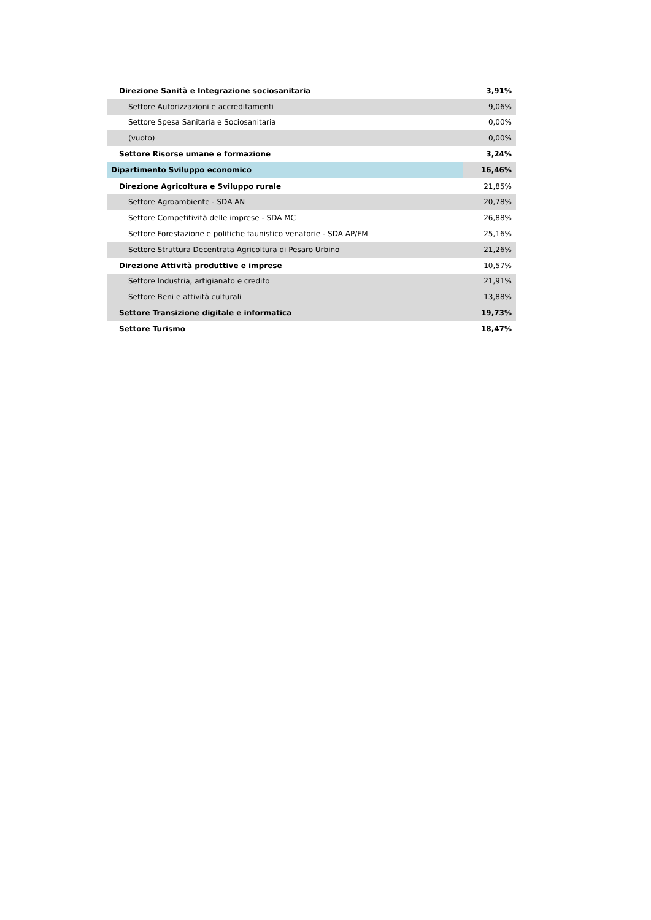| Direzione Sanità e Integrazione sociosanitaria | 3,91% |
| Settore Autorizzazioni e accreditamenti | 9,06% |
| Settore Spesa Sanitaria e Sociosanitaria | 0,00% |
| (vuoto) | 0,00% |
| Settore Risorse umane e formazione | 3,24% |
| Dipartimento Sviluppo economico | 16,46% |
| Direzione Agricoltura e Sviluppo rurale | 21,85% |
| Settore Agroambiente - SDA AN | 20,78% |
| Settore Competitività delle imprese - SDA MC | 26,88% |
| Settore Forestazione e politiche faunistico venatorie - SDA AP/FM | 25,16% |
| Settore Struttura Decentrata Agricoltura di Pesaro Urbino | 21,26% |
| Direzione Attività produttive e imprese | 10,57% |
| Settore Industria, artigianato e credito | 21,91% |
| Settore Beni e attività culturali | 13,88% |
| Settore Transizione digitale e informatica | 19,73% |
| Settore Turismo | 18,47% |